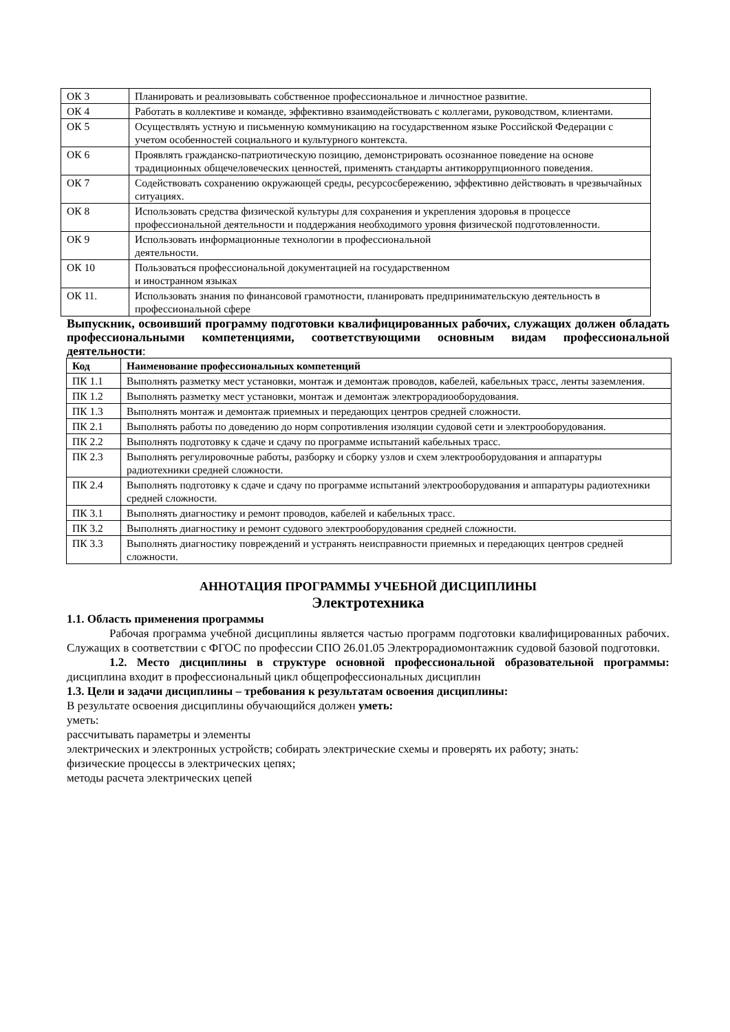| ОК 3 | Планировать и реализовывать собственное профессиональное и личностное развитие. |
| ОК 4 | Работать в коллективе и команде, эффективно взаимодействовать с коллегами, руководством, клиентами. |
| ОК 5 | Осуществлять устную и письменную коммуникацию на государственном языке Российской Федерации с учетом особенностей социального и культурного контекста. |
| ОК 6 | Проявлять гражданско-патриотическую позицию, демонстрировать осознанное поведение на основе традиционных общечеловеческих ценностей, применять стандарты антикоррупционного поведения. |
| ОК 7 | Содействовать сохранению окружающей среды, ресурсосбережению, эффективно действовать в чрезвычайных ситуациях. |
| ОК 8 | Использовать средства физической культуры для сохранения и укрепления здоровья в процессе профессиональной деятельности и поддержания необходимого уровня физической подготовленности. |
| ОК 9 | Использовать информационные технологии в профессиональной деятельности. |
| ОК 10 | Пользоваться профессиональной документацией на государственном и иностранном языках |
| ОК 11. | Использовать знания по финансовой грамотности, планировать предпринимательскую деятельность в профессиональной сфере |
Выпускник, освоивший программу подготовки квалифицированных рабочих, служащих должен обладать профессиональными компетенциями, соответствующими основным видам профессиональной деятельности:
| Код | Наименование профессиональных компетенций |
| --- | --- |
| ПК 1.1 | Выполнять разметку мест установки, монтаж и демонтаж проводов, кабелей, кабельных трасс, ленты заземления. |
| ПК 1.2 | Выполнять разметку мест установки, монтаж и демонтаж электрорадиооборудования. |
| ПК 1.3 | Выполнять монтаж и демонтаж приемных и передающих центров средней сложности. |
| ПК 2.1 | Выполнять работы по доведению до норм сопротивления изоляции судовой сети и электрооборудования. |
| ПК 2.2 | Выполнять подготовку к сдаче и сдачу по программе испытаний кабельных трасс. |
| ПК 2.3 | Выполнять регулировочные работы, разборку и сборку узлов и схем электрооборудования и аппаратуры радиотехники средней сложности. |
| ПК 2.4 | Выполнять подготовку к сдаче и сдачу по программе испытаний электрооборудования и аппаратуры радиотехники средней сложности. |
| ПК 3.1 | Выполнять диагностику и ремонт проводов, кабелей и кабельных трасс. |
| ПК 3.2 | Выполнять диагностику и ремонт судового электрооборудования средней сложности. |
| ПК 3.3 | Выполнять диагностику повреждений и устранять неисправности приемных и передающих центров средней сложности. |
АННОТАЦИЯ ПРОГРАММЫ УЧЕБНОЙ ДИСЦИПЛИНЫ
Электротехника
1.1. Область применения программы
Рабочая программа учебной дисциплины является частью программ подготовки квалифицированных рабочих. Служащих в соответствии с ФГОС по профессии СПО 26.01.05 Электрорадиомонтажник судовой базовой подготовки.
1.2. Место дисциплины в структуре основной профессиональной образовательной программы: дисциплина входит в профессиональный цикл общепрофессиональных дисциплин
1.3. Цели и задачи дисциплины – требования к результатам освоения дисциплины:
В результате освоения дисциплины обучающийся должен уметь:
уметь:
рассчитывать параметры и элементы
электрических и электронных устройств; собирать электрические схемы и проверять их работу; знать:
физические процессы в электрических цепях;
методы расчета электрических цепей